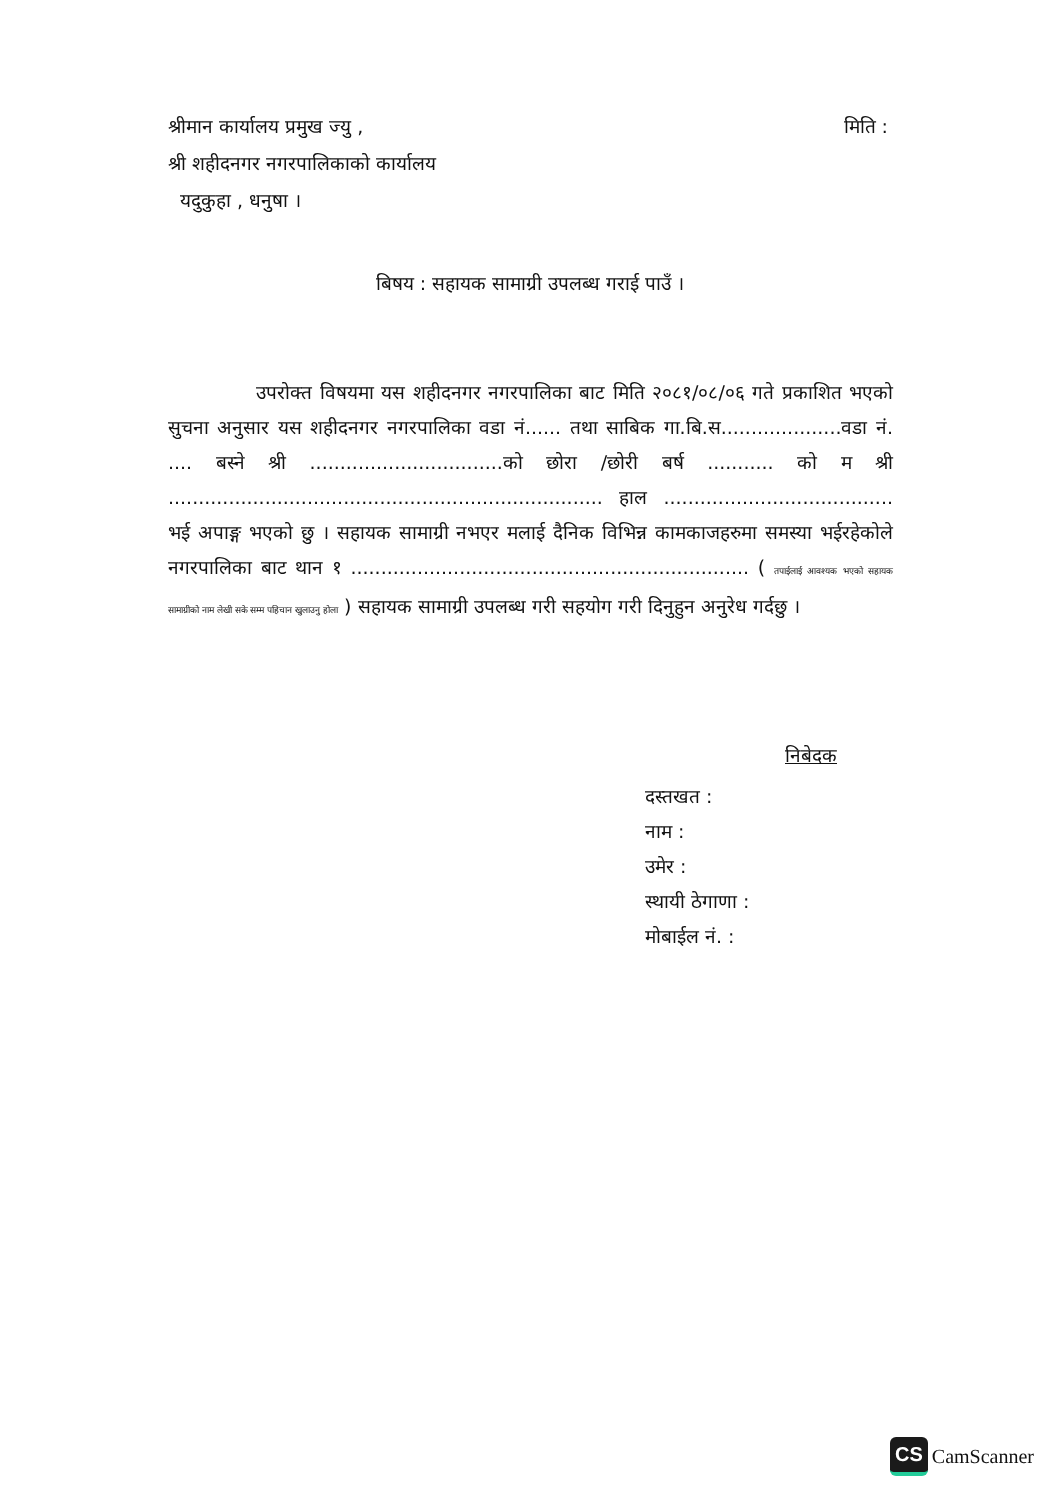श्रीमान कार्यालय प्रमुख ज्यु , मिति :
श्री शहीदनगर नगरपालिकाको कार्यालय
यदुकुहा , धनुषा ।
बिषय : सहायक सामाग्री उपलब्ध गराई पाउँ ।
उपरोक्त विषयमा यस शहीदनगर नगरपालिका बाट मिति २०८१/०८/०६ गते प्रकाशित भएको सुचना अनुसार यस शहीदनगर नगरपालिका वडा नं...... तथा साबिक गा.बि.स....................वडा नं. .... बस्ने श्री ................................को छोरा /छोरी बर्ष ........... को म श्री ........................................................................ हाल ...................................... भई अपाङ्ग भएको छु । सहायक सामाग्री नभएर मलाई दैनिक विभिन्न कामकाजहरुमा समस्या भईरहेकोले नगरपालिका बाट थान १ .................................................................. ( तपाईलाई आवश्यक भएको सहायक सामाग्रीको नाम लेखी सके सम्म पहिचान खुलाउनु होला ) सहायक सामाग्री उपलब्ध गरी सहयोग गरी दिनुहुन अनुरेध गर्दछु ।
निबेदक
दस्तखत :
नाम :
उमेर :
स्थायी ठेगाणा :
मोबाईल नं. :
CS CamScanner